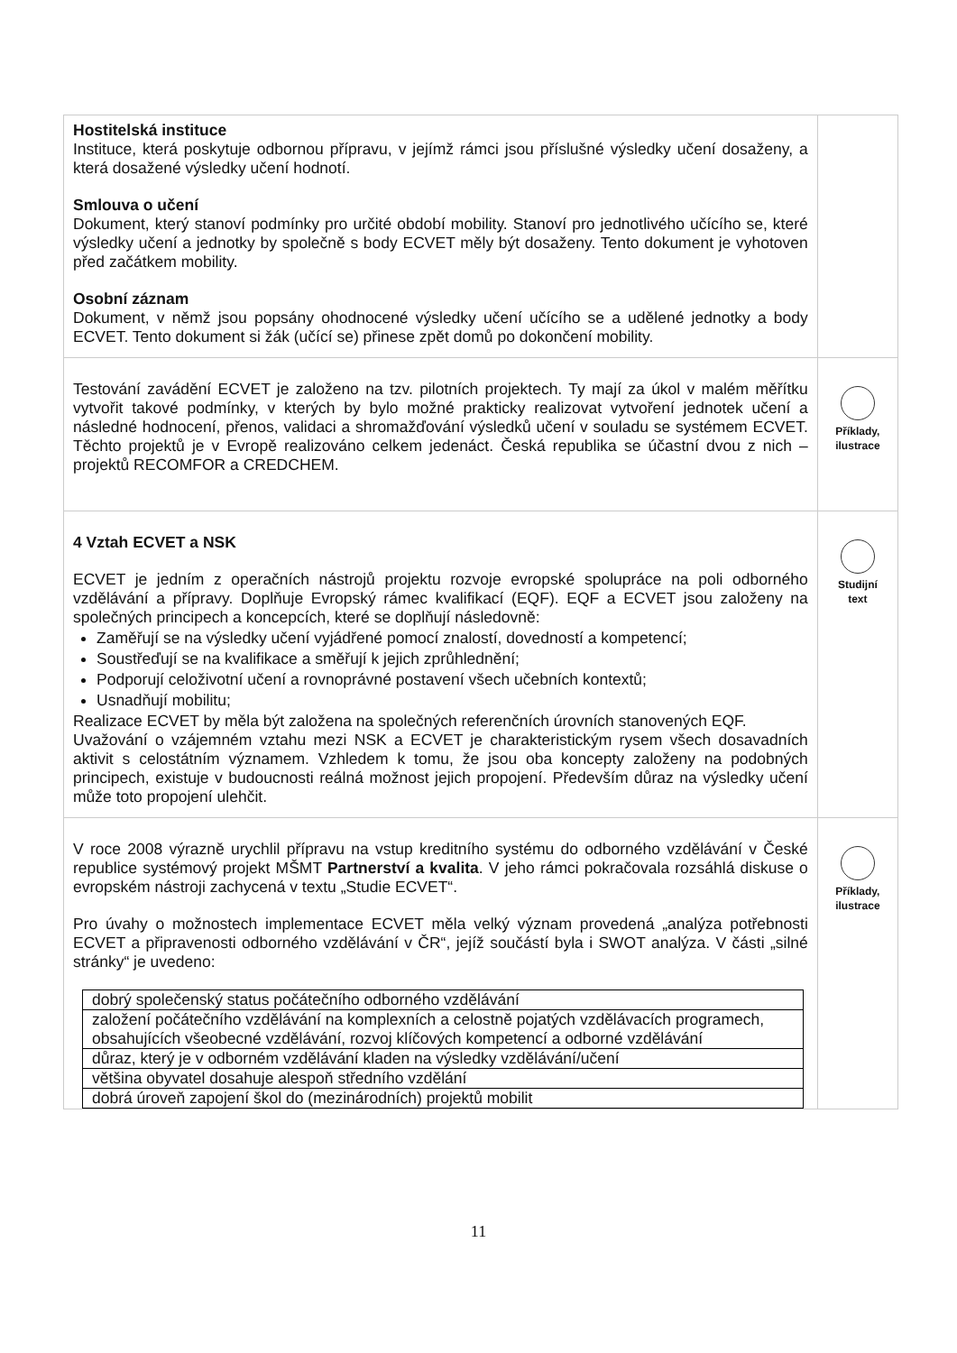| Hostitelská instituce Instituce, která poskytuje odbornou přípravu, v jejímž rámci jsou příslušné výsledky učení dosaženy, a která dosažené výsledky učení hodnotí. Smlouva o učení Dokument, který stanoví podmínky pro určité období mobility. Stanoví pro jednotlivého učícího se, které výsledky učení a jednotky by společně s body ECVET měly být dosaženy. Tento dokument je vyhotoven před začátkem mobility. Osobní záznam Dokument, v němž jsou popsány ohodnocené výsledky učení učícího se a udělené jednotky a body ECVET. Tento dokument si žák (učící se) přinese zpět domů po dokončení mobility. | |
| Testování zavádění ECVET je založeno na tzv. pilotních projektech. Ty mají za úkol v malém měřítku vytvořit takové podmínky, v kterých by bylo možné prakticky realizovat vytvoření jednotek učení a následné hodnocení, přenos, validaci a shromažďování výsledků učení v souladu se systémem ECVET. Těchto projektů je v Evropě realizováno celkem jedenáct. Česká republika se účastní dvou z nich – projektů RECOMFOR a CREDCHEM. | Příklady, ilustrace |
| 4 Vztah ECVET a NSK ECVET je jedním z operačních nástrojů projektu rozvoje evropské spolupráce na poli odborného vzdělávání a přípravy. Doplňuje Evropský rámec kvalifikací (EQF). EQF a ECVET jsou založeny na společných principech a koncepcích, které se doplňují následovně: Zaměřují se na výsledky učení vyjádřené pomocí znalostí, dovedností a kompetencí; Soustřeďují se na kvalifikace a směřují k jejich zprůhlednění; Podporují celoživotní učení a rovnoprávné postavení všech učebních kontextů; Usnadňují mobilitu; Realizace ECVET by měla být založena na společných referenčních úrovních stanovených EQF. Uvažování o vzájemném vztahu mezi NSK a ECVET je charakteristickým rysem všech dosavadních aktivit s celostátním významem. Vzhledem k tomu, že jsou oba koncepty založeny na podobných principech, existuje v budoucnosti reálná možnost jejich propojení. Především důraz na výsledky učení může toto propojení ulehčit. | Studijní text |
| V roce 2008 výrazně urychlil přípravu na vstup kreditního systému do odborného vzdělávání v České republice systémový projekt MŠMT Partnerství a kvalita . V jeho rámci pokračovala rozsáhlá diskuse o evropském nástroji zachycená v textu „Studie ECVET“. Pro úvahy o možnostech implementace ECVET měla velký význam provedená „analýza potřebnosti ECVET a připravenosti odborného vzdělávání v ČR“, jejíž součástí byla i SWOT analýza. V části „silné stránky“ je uvedeno: / dobrý společenský status počátečního odborného vzdělávání / / založení počátečního vzdělávání na komplexních a celostně pojatých vzdělávacích programech, obsahujících všeobecné vzdělávání, rozvoj klíčových kompetencí a odborné vzdělávání / / důraz, který je v odborném vzdělávání kladen na výsledky vzdělávání/učení / / většina obyvatel dosahuje alespoň středního vzdělání / / dobrá úroveň zapojení škol do (mezinárodních) projektů mobilit / | Příklady, ilustrace |
11